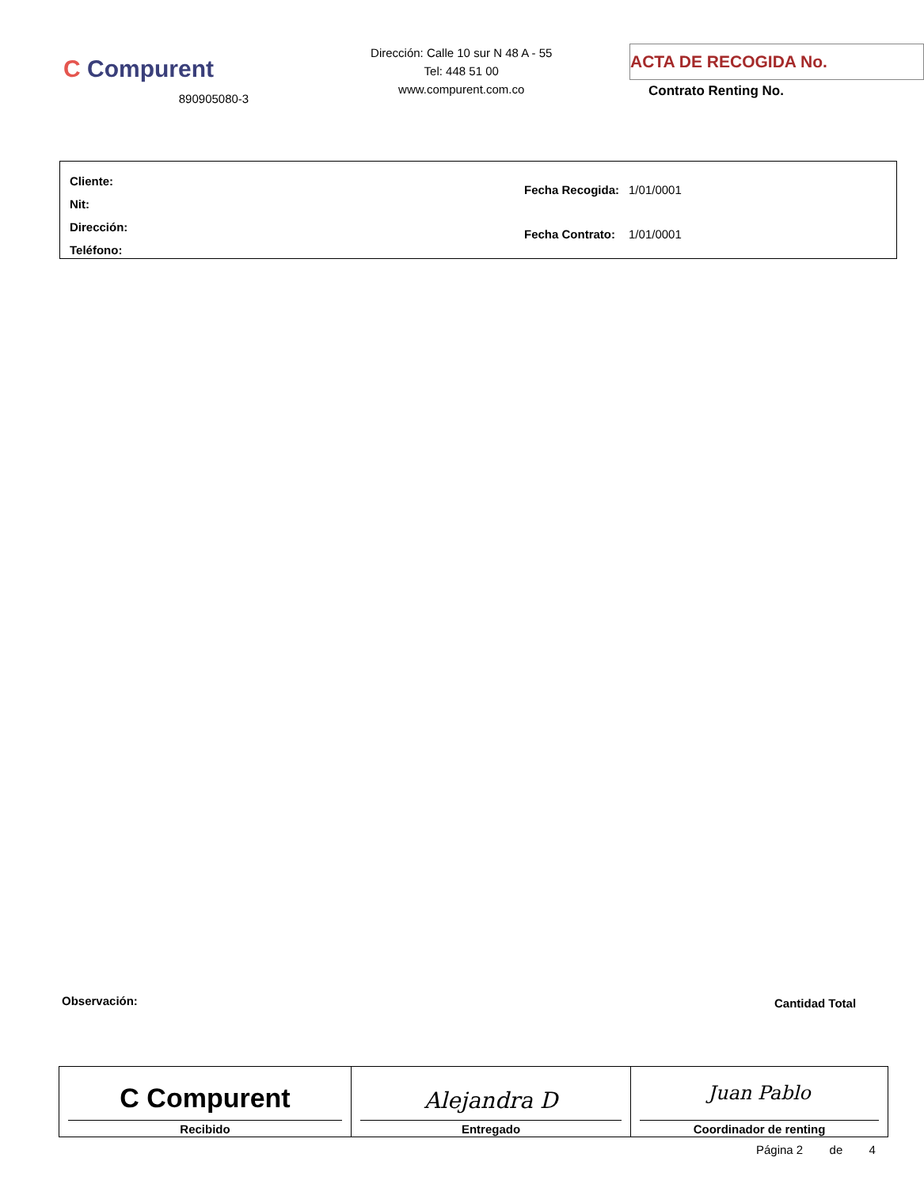C Compurent
890905080-3
Dirección: Calle 10 sur N 48 A - 55
Tel: 448 51 00
www.compurent.com.co
ACTA DE RECOGIDA No.
Contrato Renting No.
Cliente:
Nit:
Dirección:
Teléfono:
| Fecha Recogida: | 1/01/0001 |
| Fecha Contrato: | 1/01/0001 |
Observación: Cantidad Total
| C Compurent Recibido | Alejandra D Entregado | Juan Pablo Coordinador de renting |
Página 2 de 4